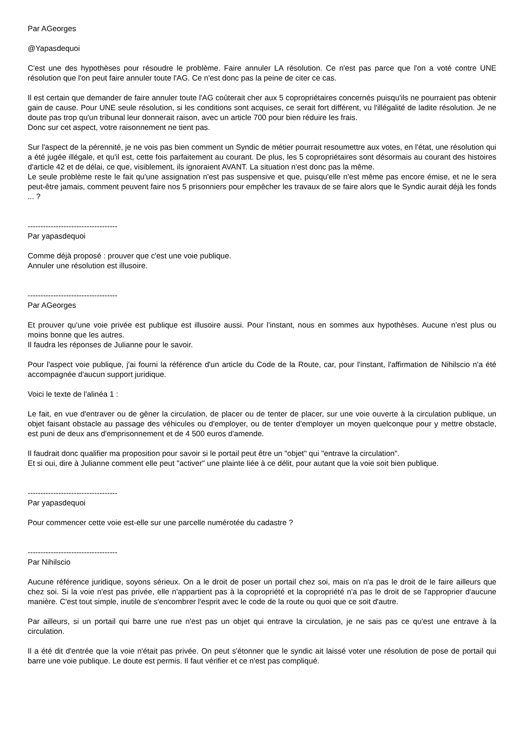Par AGeorges
@Yapasdequoi
C'est une des hypothèses pour résoudre le problème. Faire annuler LA résolution. Ce n'est pas parce que l'on a voté contre UNE résolution que l'on peut faire annuler toute l'AG. Ce n'est donc pas la peine de citer ce cas.
Il est certain que demander de faire annuler toute l'AG coûterait cher aux 5 copropriétaires concernés puisqu'ils ne pourraient pas obtenir gain de cause. Pour UNE seule résolution, si les conditions sont acquises, ce serait fort différent, vu l'illégalité de ladite résolution. Je ne doute pas trop qu'un tribunal leur donnerait raison, avec un article 700 pour bien réduire les frais.
Donc sur cet aspect, votre raisonnement ne tient pas.
Sur l'aspect de la pérennité, je ne vois pas bien comment un Syndic de métier pourrait resoumettre aux votes, en l'état, une résolution qui a été jugée illégale, et qu'il est, cette fois parfaitement au courant. De plus, les 5 copropriétaires sont désormais au courant des histoires d'article 42 et de délai, ce que, visiblement, ils ignoraient AVANT. La situation n'est donc pas la même.
Le seule problème reste le fait qu'une assignation n'est pas suspensive et que, puisqu'elle n'est même pas encore émise, et ne le sera peut-être jamais, comment peuvent faire nos 5 prisonniers pour empêcher les travaux de se faire alors que le Syndic aurait déjà les fonds ... ?
-----------------------------------
Par yapasdequoi
Comme déjà proposé : prouver que c'est une voie publique.
Annuler une résolution est illusoire.
-----------------------------------
Par AGeorges
Et prouver qu'une voie privée est publique est illusoire aussi. Pour l'instant, nous en sommes aux hypothèses. Aucune n'est plus ou moins bonne que les autres.
Il faudra les réponses de Julianne pour le savoir.
Pour l'aspect voie publique, j'ai fourni la référence d'un article du Code de la Route, car, pour l'instant, l'affirmation de Nihilscio n'a été accompagnée d'aucun support juridique.
Voici le texte de l'alinéa 1 :
Le fait, en vue d'entraver ou de gêner la circulation, de placer ou de tenter de placer, sur une voie ouverte à la circulation publique, un objet faisant obstacle au passage des véhicules ou d'employer, ou de tenter d'employer un moyen quelconque pour y mettre obstacle, est puni de deux ans d'emprisonnement et de 4 500 euros d'amende.
Il faudrait donc qualifier ma proposition pour savoir si le portail peut être un "objet" qui "entrave la circulation".
Et si oui, dire à Julianne comment elle peut "activer" une plainte liée à ce délit, pour autant que la voie soit bien publique.
-----------------------------------
Par yapasdequoi
Pour commencer cette voie est-elle sur une parcelle numérotée du cadastre ?
-----------------------------------
Par Nihilscio
Aucune référence juridique, soyons sérieux. On a le droit de poser un portail chez soi, mais on n'a pas le droit de le faire ailleurs que chez soi. Si la voie n'est pas privée, elle n'appartient pas à la copropriété et la copropriété n'a pas le droit de se l'approprier d'aucune manière. C'est tout simple, inutile de s'encombrer l'esprit avec le code de la route ou quoi que ce soit d'autre.
Par ailleurs, si un portail qui barre une rue n'est pas un objet qui entrave la circulation, je ne sais pas ce qu'est une entrave à la circulation.
Il a été dit d'entrée que la voie n'était pas privée. On peut s'étonner que le syndic ait laissé voter une résolution de pose de portail qui barre une voie publique. Le doute est permis. Il faut vérifier et ce n'est pas compliqué.